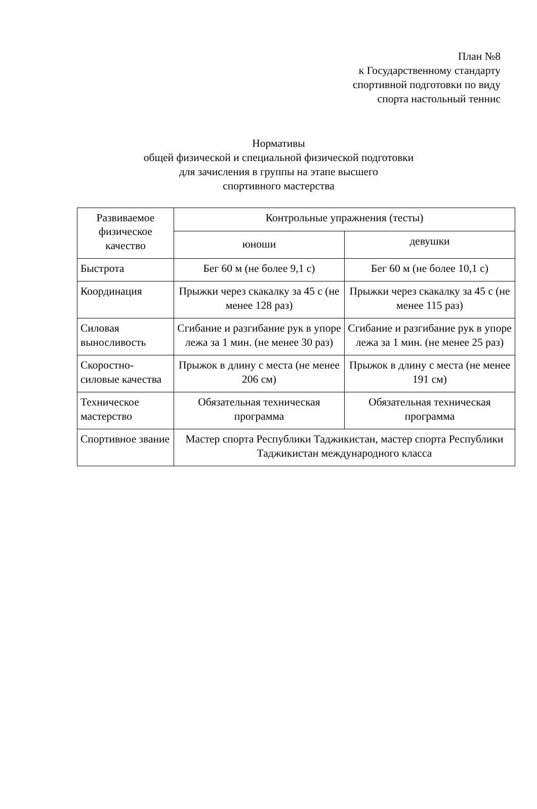План №8
к Государственному стандарту
спортивной подготовки по виду
спорта настольный теннис
Нормативы
общей физической и специальной физической подготовки
для зачисления в группы на этапе высшего
спортивного мастерства
| Развиваемое физическое качество | Контрольные упражнения (тесты) | |
| --- | --- | --- |
| | юноши | девушки |
| Быстрота | Бег 60 м (не более 9,1 с) | Бег 60 м (не более 10,1 с) |
| Координация | Прыжки через скакалку за 45 с (не менее 128 раз) | Прыжки через скакалку за 45 с (не менее 115 раз) |
| Силовая выносливость | Сгибание и разгибание рук в упоре лежа за 1 мин. (не менее 30 раз) | Сгибание и разгибание рук в упоре лежа за 1 мин. (не менее 25 раз) |
| Скоростно-силовые качества | Прыжок в длину с места (не менее 206 см) | Прыжок в длину с места (не менее 191 см) |
| Техническое мастерство | Обязательная техническая программа | Обязательная техническая программа |
| Спортивное звание | Мастер спорта Республики Таджикистан, мастер спорта Республики Таджикистан международного класса | |